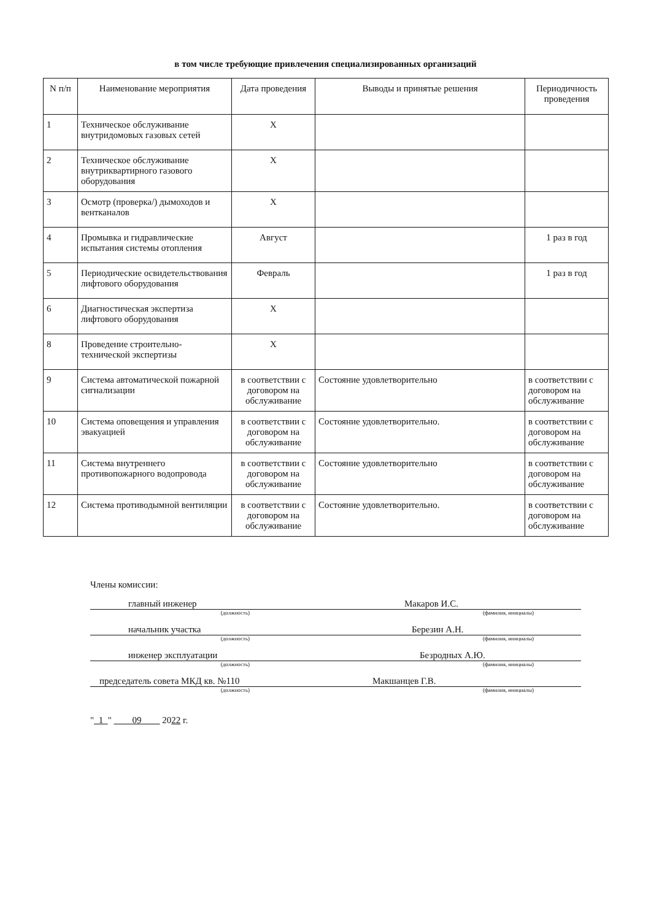в том числе требующие привлечения специализированных организаций
| N п/п | Наименование мероприятия | Дата проведения | Выводы и принятые решения | Периодичность проведения |
| --- | --- | --- | --- | --- |
| 1 | Техническое обслуживание внутридомовых газовых сетей | Х | | |
| 2 | Техническое обслуживание внутриквартирного газового оборудования | Х | | |
| 3 | Осмотр (проверка/) дымоходов и вентканалов | Х | | |
| 4 | Промывка и гидравлические испытания системы отопления | Август | | 1 раз в год |
| 5 | Периодические освидетельствования лифтового оборудования | Февраль | | 1 раз в год |
| 6 | Диагностическая экспертиза лифтового оборудования | Х | | |
| 8 | Проведение строительно-технической экспертизы | Х | | |
| 9 | Система автоматической пожарной сигнализации | в соответствии с договором на обслуживание | Состояние удовлетворительно | в соответствии с договором на обслуживание |
| 10 | Система оповещения и управления эвакуацией | в соответствии с договором на обслуживание | Состояние удовлетворительно. | в соответствии с договором на обслуживание |
| 11 | Система внутреннего противопожарного водопровода | в соответствии с договором на обслуживание | Состояние удовлетворительно | в соответствии с договором на обслуживание |
| 12 | Система противодымной вентиляции | в соответствии с договором на обслуживание | Состояние удовлетворительно. | в соответствии с договором на обслуживание |
Члены комиссии:
главный инженер Макаров И.С.
(должность) (фамилия, инициалы)
начальник участка Березин А.Н.
(должность) (фамилия, инициалы)
инженер эксплуатации Безродных А.Ю.
(должность) (фамилия, инициалы)
председатель совета МКД кв. №110 Макшанцев Г.В.
(должность) (фамилия, инициалы)
" 1 " 09 2022 г.